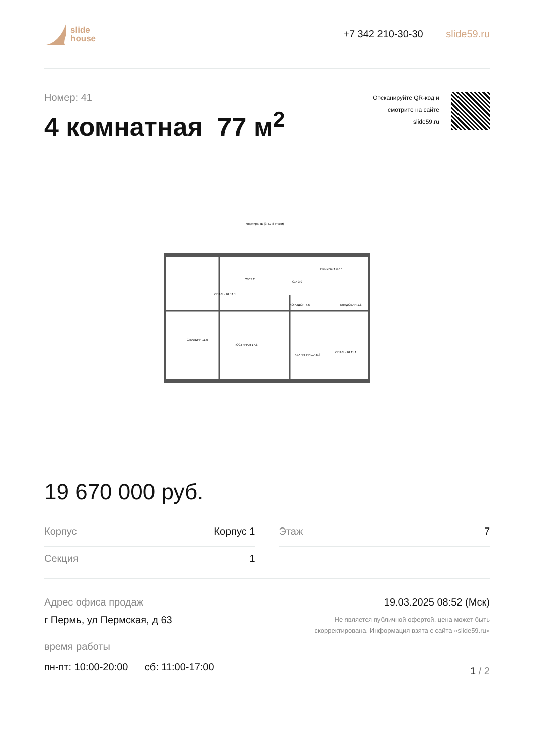slide
house
+7 342 210-30-30 slide59.ru
Номер: 41
4 комнатная 77 м<sup>2</sup>
Отсканируйте QR-код и
смотрите на сайте
slide59.ru
Квартира 4Е (3,4,7,8 этажи)
СПАЛЬНЯ 11.1
С/У 3.2
С/У 3.9
ПРИХОЖАЯ 6.1
КОРИДОР 5.6
КЛАДОВАЯ 1.6
СПАЛЬНЯ 11.0
ГОСТИНАЯ 17.6
КУХНЯ-НИША 5.8
СПАЛЬНЯ 11.1
19 670 000 руб.
Корпус Корпус 1
Секция 1
Этаж 7
Адрес офиса продаж
г Пермь, ул Пермская, д 63
время работы
пн-пт: 10:00-20:00 сб: 11:00-17:00
19.03.2025 08:52 (Мск)
Не является публичной офертой, цена может быть
скорректирована. Информация взята с сайта «slide59.ru»
1 / 2